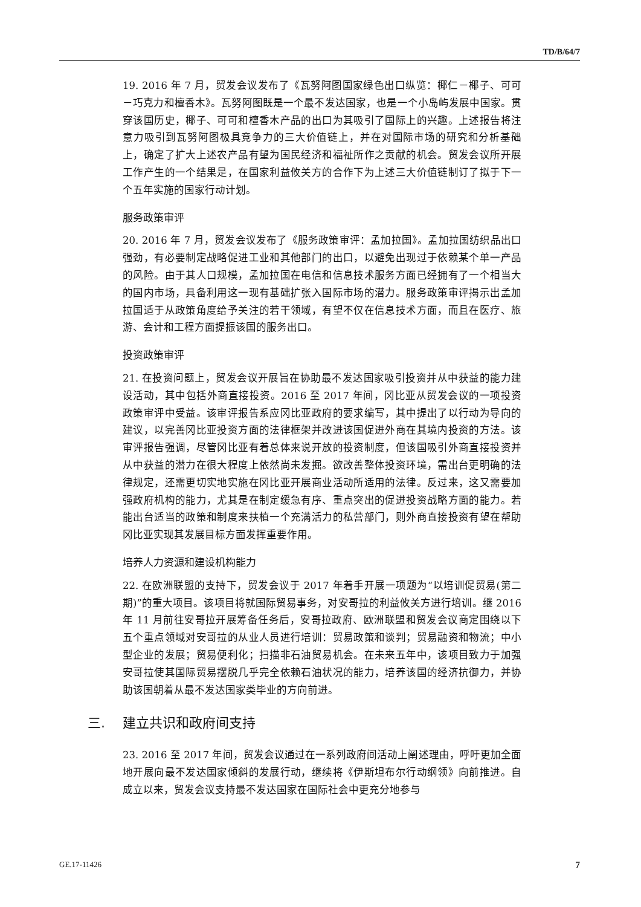TD/B/64/7
19. 2016 年 7 月，贸发会议发布了《瓦努阿图国家绿色出口纵览：椰仁－椰子、可可－巧克力和檀香木》。瓦努阿图既是一个最不发达国家，也是一个小岛屿发展中国家。贯穿该国历史，椰子、可可和檀香木产品的出口为其吸引了国际上的兴趣。上述报告将注意力吸引到瓦努阿图极具竞争力的三大价值链上，并在对国际市场的研究和分析基础上，确定了扩大上述农产品有望为国民经济和福祉所作之贡献的机会。贸发会议所开展工作产生的一个结果是，在国家利益攸关方的合作下为上述三大价值链制订了拟于下一个五年实施的国家行动计划。
服务政策审评
20. 2016 年 7 月，贸发会议发布了《服务政策审评：孟加拉国》。孟加拉国纺织品出口强劲，有必要制定战略促进工业和其他部门的出口，以避免出现过于依赖某个单一产品的风险。由于其人口规模，孟加拉国在电信和信息技术服务方面已经拥有了一个相当大的国内市场，具备利用这一现有基础扩张入国际市场的潜力。服务政策审评揭示出孟加拉国适于从政策角度给予关注的若干领域，有望不仅在信息技术方面，而且在医疗、旅游、会计和工程方面提振该国的服务出口。
投资政策审评
21. 在投资问题上，贸发会议开展旨在协助最不发达国家吸引投资并从中获益的能力建设活动，其中包括外商直接投资。2016 至 2017 年间，冈比亚从贸发会议的一项投资政策审评中受益。该审评报告系应冈比亚政府的要求编写，其中提出了以行动为导向的建议，以完善冈比亚投资方面的法律框架并改进该国促进外商在其境内投资的方法。该审评报告强调，尽管冈比亚有着总体来说开放的投资制度，但该国吸引外商直接投资并从中获益的潜力在很大程度上依然尚未发掘。欲改善整体投资环境，需出台更明确的法律规定，还需更切实地实施在冈比亚开展商业活动所适用的法律。反过来，这又需要加强政府机构的能力，尤其是在制定缓急有序、重点突出的促进投资战略方面的能力。若能出台适当的政策和制度来扶植一个充满活力的私营部门，则外商直接投资有望在帮助冈比亚实现其发展目标方面发挥重要作用。
培养人力资源和建设机构能力
22. 在欧洲联盟的支持下，贸发会议于 2017 年着手开展一项题为“以培训促贸易(第二期)”的重大项目。该项目将就国际贸易事务，对安哥拉的利益攸关方进行培训。继 2016 年 11 月前往安哥拉开展筹备任务后，安哥拉政府、欧洲联盟和贸发会议商定围绕以下五个重点领域对安哥拉的从业人员进行培训：贸易政策和谈判；贸易融资和物流；中小型企业的发展；贸易便利化；扫描非石油贸易机会。在未来五年中，该项目致力于加强安哥拉使其国际贸易摆脱几乎完全依赖石油状况的能力，培养该国的经济抗御力，并协助该国朝着从最不发达国家类毕业的方向前进。
三. 建立共识和政府间支持
23. 2016 至 2017 年间，贸发会议通过在一系列政府间活动上阐述理由，呼吁更加全面地开展向最不发达国家倾斜的发展行动，继续将《伊斯坦布尔行动纲领》向前推进。自成立以来，贸发会议支持最不发达国家在国际社会中更充分地参与
GE.17-11426 7